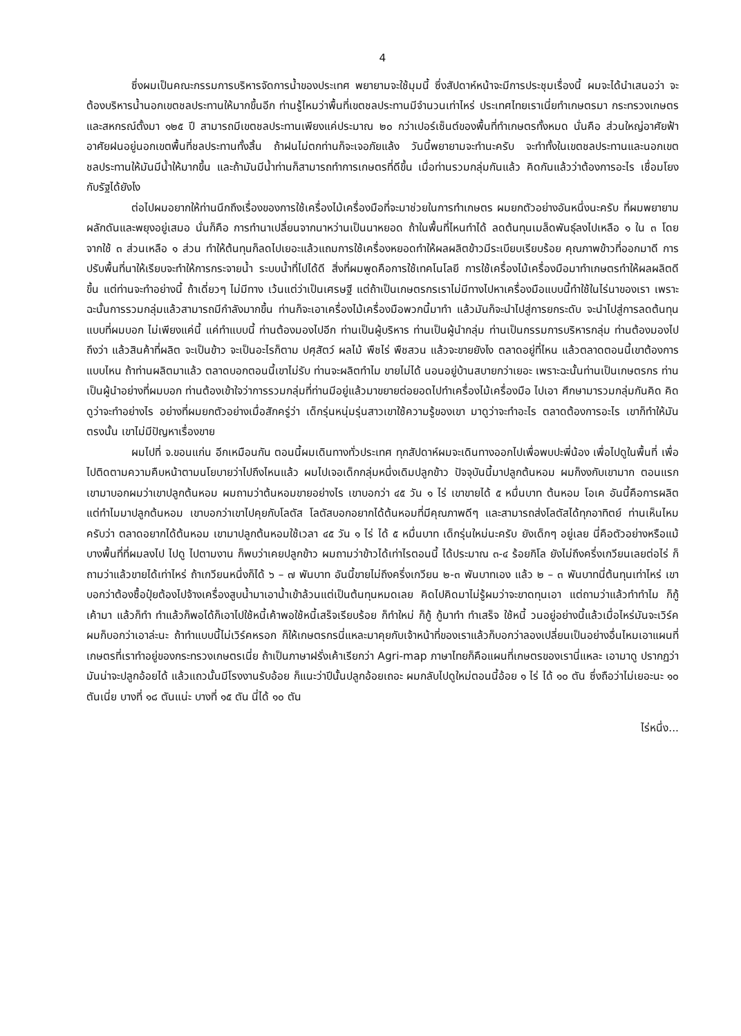4
ซึ่งผมเป็นคณะกรรมการบริหารจัดการน้ำของประเทศ พยายามจะใช้มุมนี้ ซึ่งสัปดาห์หน้าจะมีการประชุมเรื่องนี้ ผมจะได้นำเสนอว่า จะต้องบริหารน้ำนอกเขตชลประทานให้มากขึ้นอีก ท่านรู้ไหมว่าพื้นที่เขตชลประทานมีจำนวนเท่าไหร่ ประเทศไทยเราเนี่ยทำเกษตรมา กระทรวงเกษตรและสหกรณ์ตั้งมา ๑๒๕ ปี สามารถมีเขตชลประทานเพียงแค่ประมาณ ๒๐ กว่าเปอร์เซ็นต์ของพื้นที่ทำเกษตรทั้งหมด นั่นคือ ส่วนใหญ่อาศัยฟ้าอาศัยฝนอยู่นอกเขตพื้นที่ชลประทานทั้งสิ้น ถ้าฝนไม่ตกท่านก็จะเจอภัยแล้ง วันนี้พยายามจะทำนะครับ จะทำทั้งในเขตชลประทานและนอกเขตชลประทานให้มันมีน้ำให้มากขึ้น และถ้ามันมีน้ำท่านก็สามารถทำการเกษตรที่ดีขึ้น เมื่อท่านรวมกลุ่มกันแล้ว คิดกันแล้วว่าต้องการอะไร เชื่อมโยงกับรัฐได้ยังไง
ต่อไปผมอยากให้ท่านนึกถึงเรื่องของการใช้เครื่องไม้เครื่องมือที่จะมาช่วยในการทำเกษตร ผมยกตัวอย่างอันหนึ่งนะครับ ที่ผมพยายามผลักดันและพยุงอยู่เสมอ นั่นก็คือ การทำนาเปลี่ยนจากนาหว่านเป็นนาหยอด ถ้าในพื้นที่ไหนทำได้ ลดต้นทุนเมล็ดพันธุ์ลงไปเหลือ ๑ ใน ๓ โดยจากใช้ ๓ ส่วนเหลือ ๑ ส่วน ทำให้ต้นทุนก็ลดไปเยอะแล้วแถมการใช้เครื่องหยอดทำให้ผลผลิตข้าวมีระเบียบเรียบร้อย คุณภาพข้าวที่ออกมาดี การปรับพื้นที่นาให้เรียบจะทำให้การกระจายน้ำ ระบบน้ำที่ไปได้ดี สิ่งที่ผมพูดคือการใช้เทคโนโลยี การใช้เครื่องไม้เครื่องมือมาทำเกษตรทำให้ผลผลิตดีขึ้น แต่ท่านจะทำอย่างนี้ ถ้าเดี่ยวๆ ไม่มีทาง เว้นแต่ว่าเป็นเศรษฐี แต่ถ้าเป็นเกษตรกรเราไม่มีทางไปหาเครื่องมือแบบนี้ทำใช้ในไร่นาของเรา เพราะฉะนั้นการรวมกลุ่มแล้วสามารถมีกำลังมากขึ้น ท่านก็จะเอาเครื่องไม้เครื่องมือพวกนี้มาทำ แล้วมันก็จะนำไปสู่การยกระดับ จะนำไปสู่การลดต้นทุนแบบที่ผมบอก ไม่เพียงแค่นี้ แค่ทำแบบนี้ ท่านต้องมองไปอีก ท่านเป็นผู้บริหาร ท่านเป็นผู้นำกลุ่ม ท่านเป็นกรรมการบริหารกลุ่ม ท่านต้องมองไปถึงว่า แล้วสินค้าที่ผลิต จะเป็นข้าว จะเป็นอะไรก็ตาม ปศุสัตว์ ผลไม้ พืชไร่ พืชสวน แล้วจะขายยังไง ตลาดอยู่ที่ไหน แล้วตลาดตอนนี้เขาต้องการแบบไหน ถ้าท่านผลิตมาแล้ว ตลาดบอกตอนนี้เขาไม่รับ ท่านจะผลิตทำไม ขายไม่ได้ นอนอยู่บ้านสบายกว่าเยอะ เพราะฉะนั้นท่านเป็นเกษตรกร ท่านเป็นผู้นำอย่างที่ผมบอก ท่านต้องเข้าใจว่าการรวมกลุ่มที่ท่านมีอยู่แล้วมาขยายต่อยอดไปทำเครื่องไม้เครื่องมือ ไปเอา ศึกษามารวมกลุ่มกันคิด คิดดูว่าจะทำอย่างไร อย่างที่ผมยกตัวอย่างเมื่อสักครู่ว่า เด็กรุ่นหนุ่มรุ่นสาวเขาใช้ความรู้ของเขา มาดูว่าจะทำอะไร ตลาดต้องการอะไร เขาก็ทำให้มันตรงนั้น เขาไม่มีปัญหาเรื่องขาย
ผมไปที่ จ.ขอนแก่น อีกเหมือนกัน ตอนนี้ผมเดินทางทั่วประเทศ ทุกสัปดาห์ผมจะเดินทางออกไปเพื่อพบปะพี่น้อง เพื่อไปดูในพื้นที่ เพื่อไปติดตามความคืบหน้าตามนโยบายว่าไปถึงไหนแล้ว ผมไปเจอเด็กกลุ่มหนึ่งเดิมปลูกข้าว ปัจจุบันนี้มาปลูกต้นหอม ผมก็งงกับเขามาก ตอนแรกเขามาบอกผมว่าเขาปลูกต้นหอม ผมถามว่าต้นหอมขายอย่างไร เขาบอกว่า ๔๕ วัน ๑ ไร่ เขาขายได้ ๕ หมื่นบาท ต้นหอม โอเค อันนี้คือการผลิต แต่ทำไมมาปลูกต้นหอม เขาบอกว่าเขาไปคุยกับโลตัส โลตัสบอกอยากได้ต้นหอมที่มีคุณภาพดีๆ และสามารถส่งโลตัสได้ทุกอาทิตย์ ท่านเห็นไหมครับว่า ตลาดอยากได้ต้นหอม เขามาปลูกต้นหอมใช้เวลา ๔๕ วัน ๑ ไร่ ได้ ๕ หมื่นบาท เด็กรุ่นใหม่นะครับ ยังเด็กๆ อยู่เลย นี่คือตัวอย่างหรือแม้บางพื้นที่ที่ผมลงไป ไปดู ไปตามงาน ก็พบว่าเคยปลูกข้าว ผมถามว่าข้าวได้เท่าไรตอนนี้ ได้ประมาณ ๓-๔ ร้อยกิโล ยังไม่ถึงครึ่งเกวียนเลยต่อไร่ ก็ถามว่าแล้วขายได้เท่าไหร่ ถ้าเกวียนหนึ่งก็ได้ ๖ – ๗ พันบาท อันนี้ขายไม่ถึงครึ่งเกวียน ๒-๓ พันบาทเอง แล้ว ๒ – ๓ พันบาทนี่ต้นทุนเท่าไหร่ เขาบอกว่าต้องซื้อปุ๋ยต้องไปจ้างเครื่องสูบน้ำมาเอาน้ำเข้าล้วนแต่เป็นต้นทุนหมดเลย คิดไปคิดมาไม่รู้ผมว่าจะขาดทุนเอา แต่ถามว่าแล้วทำทำไม ก็กู้เค้ามา แล้วก็ทำ ทำแล้วก็พอได้ก็เอาไปใช้หนี้เค้าพอใช้หนี้เสร็จเรียบร้อย ก็ทำใหม่ ก็กู้ กู้มาทำ ทำเสร็จ ใช้หนี้ วนอยู่อย่างนี้แล้วเมื่อไหร่มันจะเวิร์ค ผมก็บอกว่าเอาล่ะนะ ถ้าทำแบบนี้ไม่เวิร์คหรอก ก็ให้เกษตรกรนี่แหละมาคุยกับเจ้าหน้าที่ของเราแล้วก็บอกว่าลองเปลี่ยนเป็นอย่างอื่นไหมเอาแผนที่เกษตรที่เราทำอยู่ของกระทรวงเกษตรเนี่ย ถ้าเป็นภาษาฝรั่งเค้าเรียกว่า Agri-map ภาษาไทยก็คือแผนที่เกษตรของเรานี่แหละ เอามาดู ปรากฏว่ามันน่าจะปลูกอ้อยได้ แล้วแถวนั้นมีโรงงานรับอ้อย ก็แนะว่าปีนั้นปลูกอ้อยเถอะ ผมกลับไปดูใหม่ตอนนี้อ้อย ๑ ไร่ ได้ ๑๐ ตัน ซึ่งถือว่าไม่เยอะนะ ๑๐ ตันเนี่ย บางที่ ๑๘ ตันแน่ะ บางที่ ๑๕ ตัน นี่ได้ ๑๐ ตัน
ไร่หนึ่ง...